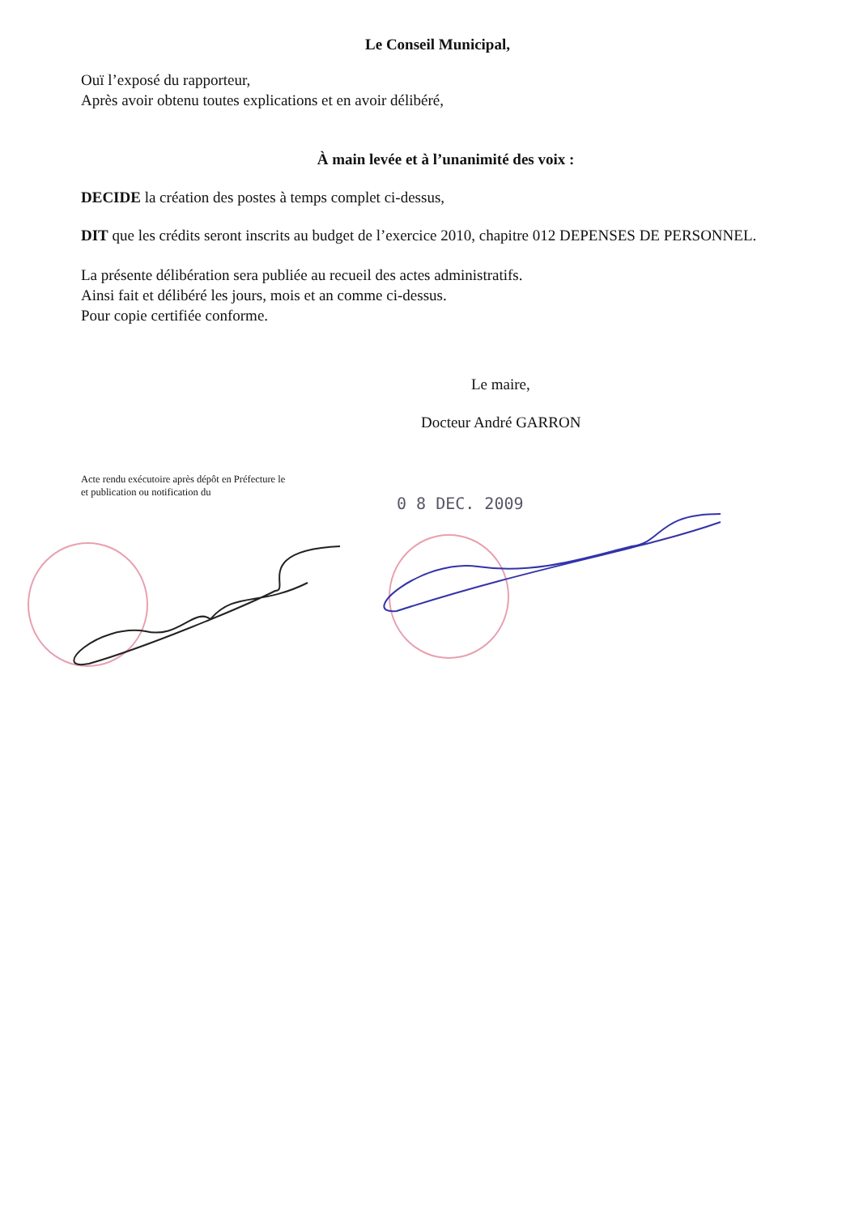Le Conseil Municipal,
Ouï l’exposé du rapporteur,
Après avoir obtenu toutes explications et en avoir délibéré,
À main levée et à l’unanimité des voix :
DECIDE la création des postes à temps complet ci-dessus,
DIT que les crédits seront inscrits au budget de l’exercice 2010, chapitre 012 DEPENSES DE PERSONNEL.
La présente délibération sera publiée au recueil des actes administratifs.
Ainsi fait et délibéré les jours, mois et an comme ci-dessus.
Pour copie certifiée conforme.
Le maire,
Docteur André GARRON
Acte rendu exécutoire après dépôt en Préfecture le
et publication ou notification du
0 8 DEC. 2009